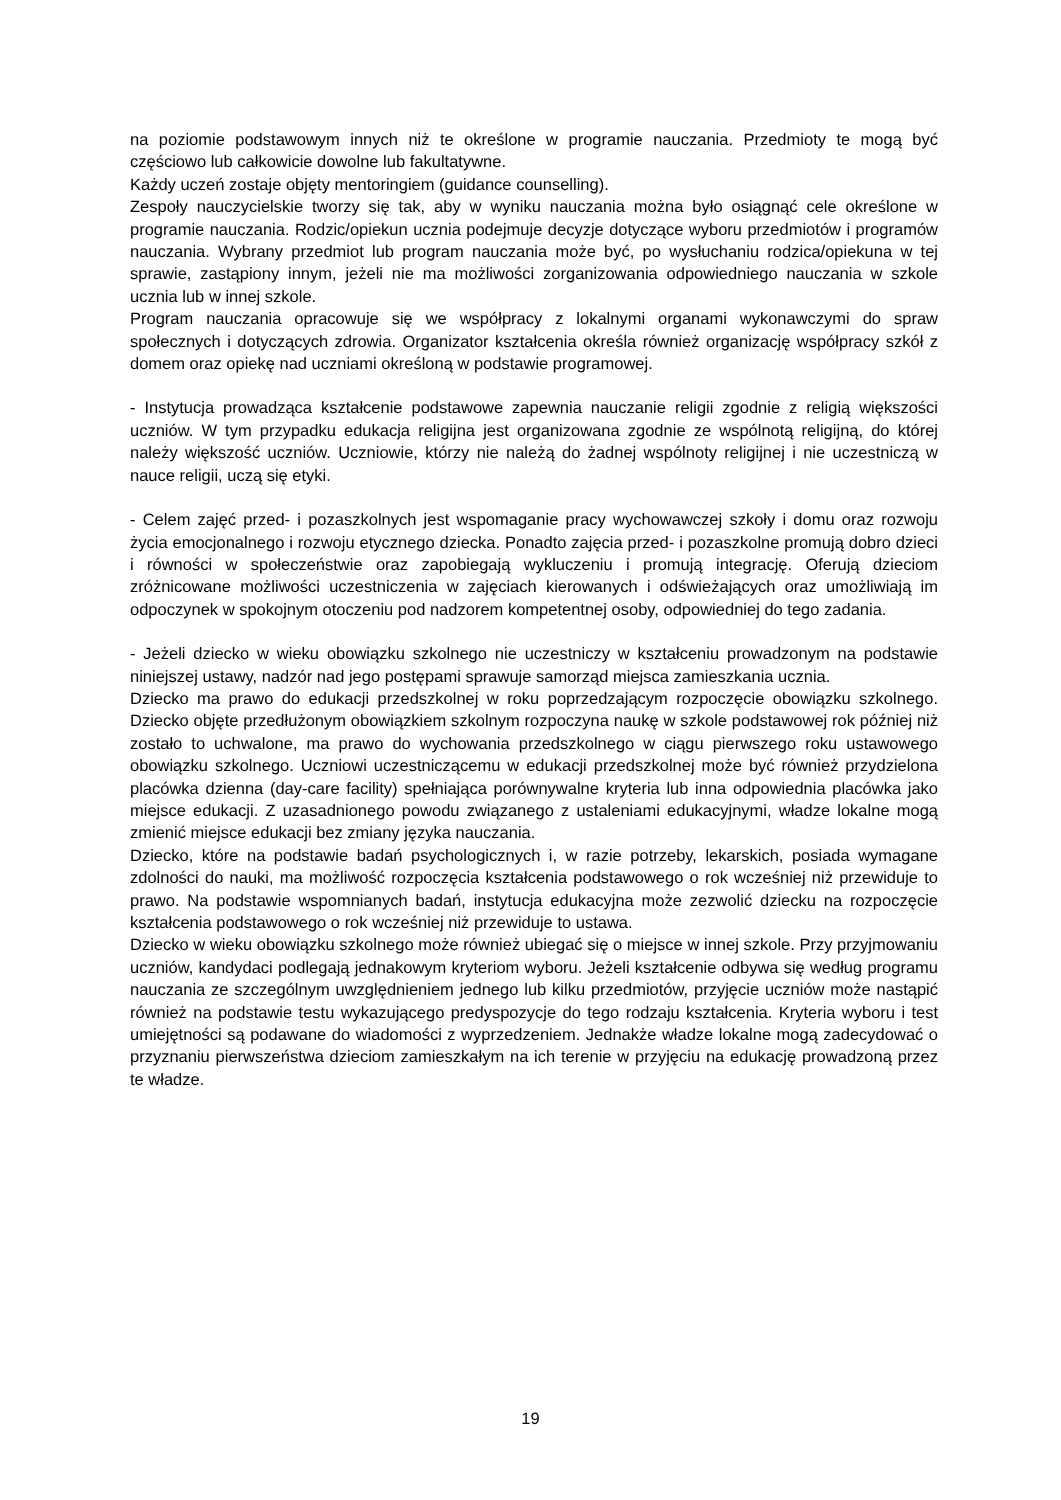na poziomie podstawowym innych niż te określone w programie nauczania. Przedmioty te mogą być częściowo lub całkowicie dowolne lub fakultatywne.
Każdy uczeń zostaje objęty mentoringiem (guidance counselling).
Zespoły nauczycielskie tworzy się tak, aby w wyniku nauczania można było osiągnąć cele określone w programie nauczania. Rodzic/opiekun ucznia podejmuje decyzje dotyczące wyboru przedmiotów i programów nauczania. Wybrany przedmiot lub program nauczania może być, po wysłuchaniu rodzica/opiekuna w tej sprawie, zastąpiony innym, jeżeli nie ma możliwości zorganizowania odpowiedniego nauczania w szkole ucznia lub w innej szkole.
Program nauczania opracowuje się we współpracy z lokalnymi organami wykonawczymi do spraw społecznych i dotyczących zdrowia. Organizator kształcenia określa również organizację współpracy szkół z domem oraz opiekę nad uczniami określoną w podstawie programowej.
- Instytucja prowadząca kształcenie podstawowe zapewnia nauczanie religii zgodnie z religią większości uczniów. W tym przypadku edukacja religijna jest organizowana zgodnie ze wspólnotą religijną, do której należy większość uczniów. Uczniowie, którzy nie należą do żadnej wspólnoty religijnej i nie uczestniczą w nauce religii, uczą się etyki.
- Celem zajęć przed- i pozaszkolnych jest wspomaganie pracy wychowawczej szkoły i domu oraz rozwoju życia emocjonalnego i rozwoju etycznego dziecka. Ponadto zajęcia przed- i pozaszkolne promują dobro dzieci i równości w społeczeństwie oraz zapobiegają wykluczeniu i promują integrację. Oferują dzieciom zróżnicowane możliwości uczestniczenia w zajęciach kierowanych i odświeżających oraz umożliwiają im odpoczynek w spokojnym otoczeniu pod nadzorem kompetentnej osoby, odpowiedniej do tego zadania.
- Jeżeli dziecko w wieku obowiązku szkolnego nie uczestniczy w kształceniu prowadzonym na podstawie niniejszej ustawy, nadzór nad jego postępami sprawuje samorząd miejsca zamieszkania ucznia.
Dziecko ma prawo do edukacji przedszkolnej w roku poprzedzającym rozpoczęcie obowiązku szkolnego. Dziecko objęte przedłużonym obowiązkiem szkolnym rozpoczyna naukę w szkole podstawowej rok później niż zostało to uchwalone, ma prawo do wychowania przedszkolnego w ciągu pierwszego roku ustawowego obowiązku szkolnego. Uczniowi uczestniczącemu w edukacji przedszkolnej może być również przydzielona placówka dzienna (day-care facility) spełniająca porównywalne kryteria lub inna odpowiednia placówka jako miejsce edukacji. Z uzasadnionego powodu związanego z ustaleniami edukacyjnymi, władze lokalne mogą zmienić miejsce edukacji bez zmiany języka nauczania.
Dziecko, które na podstawie badań psychologicznych i, w razie potrzeby, lekarskich, posiada wymagane zdolności do nauki, ma możliwość rozpoczęcia kształcenia podstawowego o rok wcześniej niż przewiduje to prawo. Na podstawie wspomnianych badań, instytucja edukacyjna może zezwolić dziecku na rozpoczęcie kształcenia podstawowego o rok wcześniej niż przewiduje to ustawa.
Dziecko w wieku obowiązku szkolnego może również ubiegać się o miejsce w innej szkole. Przy przyjmowaniu uczniów, kandydaci podlegają jednakowym kryteriom wyboru. Jeżeli kształcenie odbywa się według programu nauczania ze szczególnym uwzględnieniem jednego lub kilku przedmiotów, przyjęcie uczniów może nastąpić również na podstawie testu wykazującego predyspozycje do tego rodzaju kształcenia. Kryteria wyboru i test umiejętności są podawane do wiadomości z wyprzedzeniem. Jednakże władze lokalne mogą zadecydować o przyznaniu pierwszeństwa dzieciom zamieszkałym na ich terenie w przyjęciu na edukację prowadzoną przez te władze.
19